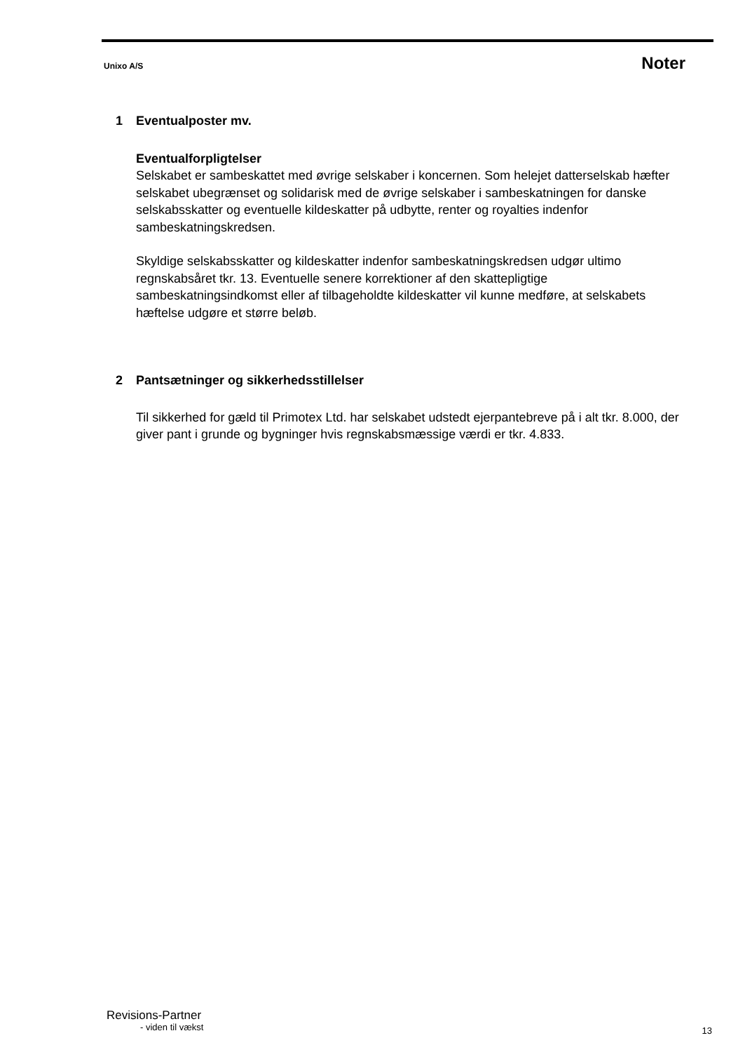Unixo A/S Noter
1 Eventualposter mv.
Eventualforpligtelser
Selskabet er sambeskattet med øvrige selskaber i koncernen. Som helejet datterselskab hæfter selskabet ubegrænset og solidarisk med de øvrige selskaber i sambeskatningen for danske selskabsskatter og eventuelle kildeskatter på udbytte, renter og royalties indenfor sambeskatningskredsen.
Skyldige selskabsskatter og kildeskatter indenfor sambeskatningskredsen udgør ultimo regnskabsåret tkr. 13. Eventuelle senere korrektioner af den skattepligtige sambeskatningsindkomst eller af tilbageholdte kildeskatter vil kunne medføre, at selskabets hæftelse udgøre et større beløb.
2 Pantsætninger og sikkerhedsstillelser
Til sikkerhed for gæld til Primotex Ltd. har selskabet udstedt ejerpantebreve på i alt tkr. 8.000, der giver pant i grunde og bygninger hvis regnskabsmæssige værdi er tkr. 4.833.
Revisions-Partner
- viden til vækst
13